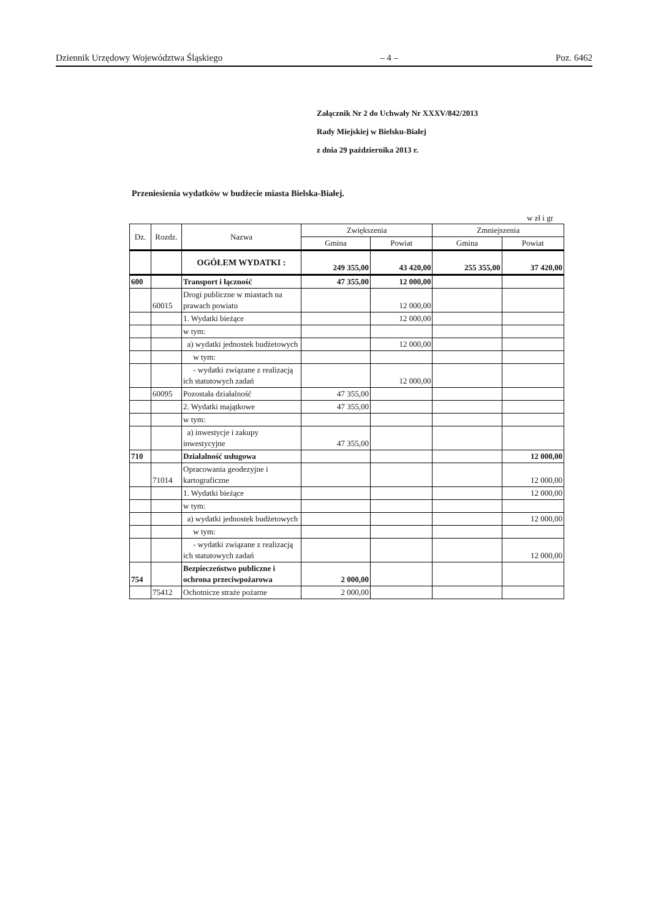Dziennik Urzędowy Województwa Śląskiego – 4 – Poz. 6462
Załącznik Nr 2 do Uchwały Nr XXXV/842/2013
Rady Miejskiej w Bielsku-Białej
z dnia 29 października 2013 r.
Przeniesienia wydatków w budżecie miasta Bielska-Białej.
w zł i gr
| Dz. | Rozdz. | Nazwa | Zwiększenia | | Zmniejszenia | |
| --- | --- | --- | --- | --- | --- | --- |
| | | | Gmina | Powiat | Gmina | Powiat |
| | | OGÓŁEM WYDATKI : | 249 355,00 | 43 420,00 | 255 355,00 | 37 420,00 |
| 600 | | Transport i łączność | 47 355,00 | 12 000,00 | | |
| | 60015 | Drogi publiczne w miastach na prawach powiatu | | 12 000,00 | | |
| | | 1. Wydatki bieżące | | 12 000,00 | | |
| | | w tym: | | | | |
| | | a) wydatki jednostek budżetowych | | 12 000,00 | | |
| | | w tym: | | | | |
| | | - wydatki związane z realizacją ich statutowych zadań | | 12 000,00 | | |
| | 60095 | Pozostała działalność | 47 355,00 | | | |
| | | 2. Wydatki majątkowe | 47 355,00 | | | |
| | | w tym: | | | | |
| | | a) inwestycje i zakupy inwestycyjne | 47 355,00 | | | |
| 710 | | Działalność usługowa | | | | 12 000,00 |
| | 71014 | Opracowania geodezyjne i kartograficzne | | | | 12 000,00 |
| | | 1. Wydatki bieżące | | | | 12 000,00 |
| | | w tym: | | | | |
| | | a) wydatki jednostek budżetowych | | | | 12 000,00 |
| | | w tym: | | | | |
| | | - wydatki związane z realizacją ich statutowych zadań | | | | 12 000,00 |
| 754 | | Bezpieczeństwo publiczne i ochrona przeciwpożarowa | 2 000,00 | | | |
| | 75412 | Ochotnicze straże pożarne | 2 000,00 | | | |